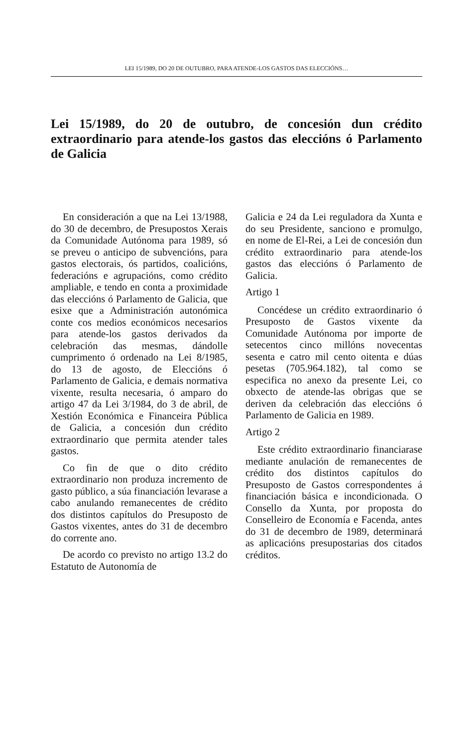LEI 15/1989, DO 20 DE OUTUBRO, PARA ATENDE-LOS GASTOS DAS ELECCIÓNS…
Lei 15/1989, do 20 de outubro, de concesión dun crédito extraordinario para atende-los gastos das eleccións ó Parlamento de Galicia
En consideración a que na Lei 13/1988, do 30 de decembro, de Presupostos Xerais da Comunidade Autónoma para 1989, só se preveu o anticipo de subvencións, para gastos electorais, ós partidos, coalicións, federacións e agrupacións, como crédito ampliable, e tendo en conta a proximidade das eleccións ó Parlamento de Galicia, que esixe que a Administración autonómica conte cos medios económicos necesarios para atende-los gastos derivados da celebración das mesmas, dándolle cumprimento ó ordenado na Lei 8/1985, do 13 de agosto, de Eleccións ó Parlamento de Galicia, e demais normativa vixente, resulta necesaria, ó amparo do artigo 47 da Lei 3/1984, do 3 de abril, de Xestión Económica e Financeira Pública de Galicia, a concesión dun crédito extraordinario que permita atender tales gastos.
Co fin de que o dito crédito extraordinario non produza incremento de gasto público, a súa financiación levarase a cabo anulando remanecentes de crédito dos distintos capítulos do Presuposto de Gastos vixentes, antes do 31 de decembro do corrente ano.
De acordo co previsto no artigo 13.2 do Estatuto de Autonomía de
Galicia e 24 da Lei reguladora da Xunta e do seu Presidente, sanciono e promulgo, en nome de El-Rei, a Lei de concesión dun crédito extraordinario para atende-los gastos das eleccións ó Parlamento de Galicia.
Artigo 1
Concédese un crédito extraordinario ó Presuposto de Gastos vixente da Comunidade Autónoma por importe de setecentos cinco millóns novecentas sesenta e catro mil cento oitenta e dúas pesetas (705.964.182), tal como se especifica no anexo da presente Lei, co obxecto de atende-las obrigas que se deriven da celebración das eleccións ó Parlamento de Galicia en 1989.
Artigo 2
Este crédito extraordinario financiarase mediante anulación de remanecentes de crédito dos distintos capítulos do Presuposto de Gastos correspondentes á financiación básica e incondicionada. O Consello da Xunta, por proposta do Conselleiro de Economía e Facenda, antes do 31 de decembro de 1989, determinará as aplicacións presupostarias dos citados créditos.